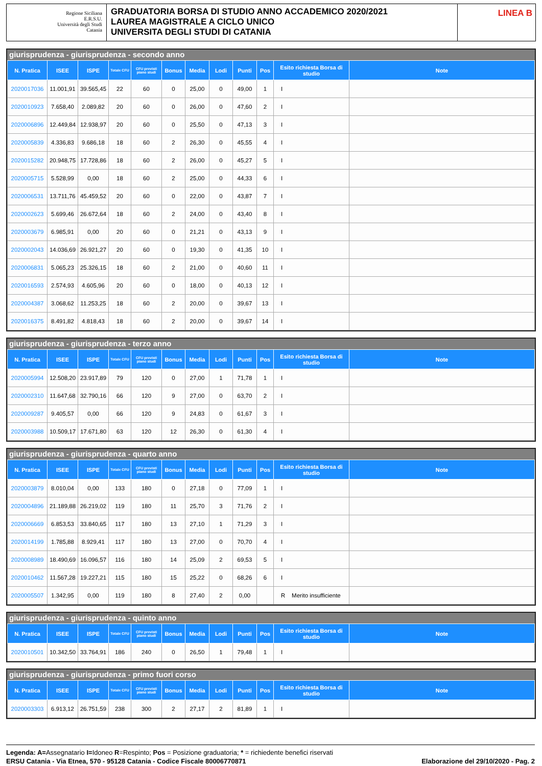Regione Siciliana
E.R.S.U.
Università degli Studi
Catania
GRADUATORIA BORSA DI STUDIO ANNO ACCADEMICO 2020/2021
LAUREA MAGISTRALE A CICLO UNICO
UNIVERSITA DEGLI STUDI DI CATANIA
LINEA B
giurisprudenza - giurisprudenza - secondo anno
| N. Pratica | ISEE | ISPE | Totale CFU | CFU previsti piano studi | Bonus | Media | Lodi | Punti | Pos | Esito richiesta Borsa di studio | Note |
| --- | --- | --- | --- | --- | --- | --- | --- | --- | --- | --- | --- |
| 2020017036 | 11.001,91 | 39.565,45 | 22 | 60 | 0 | 25,00 | 0 | 49,00 | 1 | I | |
| 2020010923 | 7.658,40 | 2.089,82 | 20 | 60 | 0 | 26,00 | 0 | 47,60 | 2 | I | |
| 2020006896 | 12.449,84 | 12.938,97 | 20 | 60 | 0 | 25,50 | 0 | 47,13 | 3 | I | |
| 2020005839 | 4.336,83 | 9.686,18 | 18 | 60 | 2 | 26,30 | 0 | 45,55 | 4 | I | |
| 2020015282 | 20.948,75 | 17.728,86 | 18 | 60 | 2 | 26,00 | 0 | 45,27 | 5 | I | |
| 2020005715 | 5.528,99 | 0,00 | 18 | 60 | 2 | 25,00 | 0 | 44,33 | 6 | I | |
| 2020006531 | 13.711,76 | 45.459,52 | 20 | 60 | 0 | 22,00 | 0 | 43,87 | 7 | I | |
| 2020002623 | 5.699,46 | 26.672,64 | 18 | 60 | 2 | 24,00 | 0 | 43,40 | 8 | I | |
| 2020003679 | 6.985,91 | 0,00 | 20 | 60 | 0 | 21,21 | 0 | 43,13 | 9 | I | |
| 2020002043 | 14.036,69 | 26.921,27 | 20 | 60 | 0 | 19,30 | 0 | 41,35 | 10 | I | |
| 2020006831 | 5.065,23 | 25.326,15 | 18 | 60 | 2 | 21,00 | 0 | 40,60 | 11 | I | |
| 2020016593 | 2.574,93 | 4.605,96 | 20 | 60 | 0 | 18,00 | 0 | 40,13 | 12 | I | |
| 2020004387 | 3.068,62 | 11.253,25 | 18 | 60 | 2 | 20,00 | 0 | 39,67 | 13 | I | |
| 2020016375 | 8.491,82 | 4.818,43 | 18 | 60 | 2 | 20,00 | 0 | 39,67 | 14 | I | |
giurisprudenza - giurisprudenza - terzo anno
| N. Pratica | ISEE | ISPE | Totale CFU | CFU previsti piano studi | Bonus | Media | Lodi | Punti | Pos | Esito richiesta Borsa di studio | Note |
| --- | --- | --- | --- | --- | --- | --- | --- | --- | --- | --- | --- |
| 2020005994 | 12.508,20 | 23.917,89 | 79 | 120 | 0 | 27,00 | 1 | 71,78 | 1 | I | |
| 2020002310 | 11.647,68 | 32.790,16 | 66 | 120 | 9 | 27,00 | 0 | 63,70 | 2 | I | |
| 2020009287 | 9.405,57 | 0,00 | 66 | 120 | 9 | 24,83 | 0 | 61,67 | 3 | I | |
| 2020003988 | 10.509,17 | 17.671,80 | 63 | 120 | 12 | 26,30 | 0 | 61,30 | 4 | I | |
giurisprudenza - giurisprudenza - quarto anno
| N. Pratica | ISEE | ISPE | Totale CFU | CFU previsti piano studi | Bonus | Media | Lodi | Punti | Pos | Esito richiesta Borsa di studio | Note |
| --- | --- | --- | --- | --- | --- | --- | --- | --- | --- | --- | --- |
| 2020003879 | 8.010,04 | 0,00 | 133 | 180 | 0 | 27,18 | 0 | 77,09 | 1 | I | |
| 2020004896 | 21.189,88 | 26.219,02 | 119 | 180 | 11 | 25,70 | 3 | 71,76 | 2 | I | |
| 2020006669 | 6.853,53 | 33.840,65 | 117 | 180 | 13 | 27,10 | 1 | 71,29 | 3 | I | |
| 2020014199 | 1.785,88 | 8.929,41 | 117 | 180 | 13 | 27,00 | 0 | 70,70 | 4 | I | |
| 2020008989 | 18.490,69 | 16.096,57 | 116 | 180 | 14 | 25,09 | 2 | 69,53 | 5 | I | |
| 2020010462 | 11.567,28 | 19.227,21 | 115 | 180 | 15 | 25,22 | 0 | 68,26 | 6 | I | |
| 2020005507 | 1.342,95 | 0,00 | 119 | 180 | 8 | 27,40 | 2 | 0,00 | | R Merito insufficiente | |
giurisprudenza - giurisprudenza - quinto anno
| N. Pratica | ISEE | ISPE | Totale CFU | CFU previsti piano studi | Bonus | Media | Lodi | Punti | Pos | Esito richiesta Borsa di studio | Note |
| --- | --- | --- | --- | --- | --- | --- | --- | --- | --- | --- | --- |
| 2020010501 | 10.342,50 | 33.764,91 | 186 | 240 | 0 | 26,50 | 1 | 79,48 | 1 | I | |
giurisprudenza - giurisprudenza - primo fuori corso
| N. Pratica | ISEE | ISPE | Totale CFU | CFU previsti piano studi | Bonus | Media | Lodi | Punti | Pos | Esito richiesta Borsa di studio | Note |
| --- | --- | --- | --- | --- | --- | --- | --- | --- | --- | --- | --- |
| 2020003303 | 6.913,12 | 26.751,59 | 238 | 300 | 2 | 27,17 | 2 | 81,89 | 1 | I | |
Legenda: A=Assegnatario I=Idoneo R=Respinto; Pos = Posizione graduatoria; * = richiedente benefici riservati
ERSU Catania - Via Etnea, 570 - 95128 Catania - Codice Fiscale 80006770871 Elaborazione del 29/10/2020 - Pag. 2